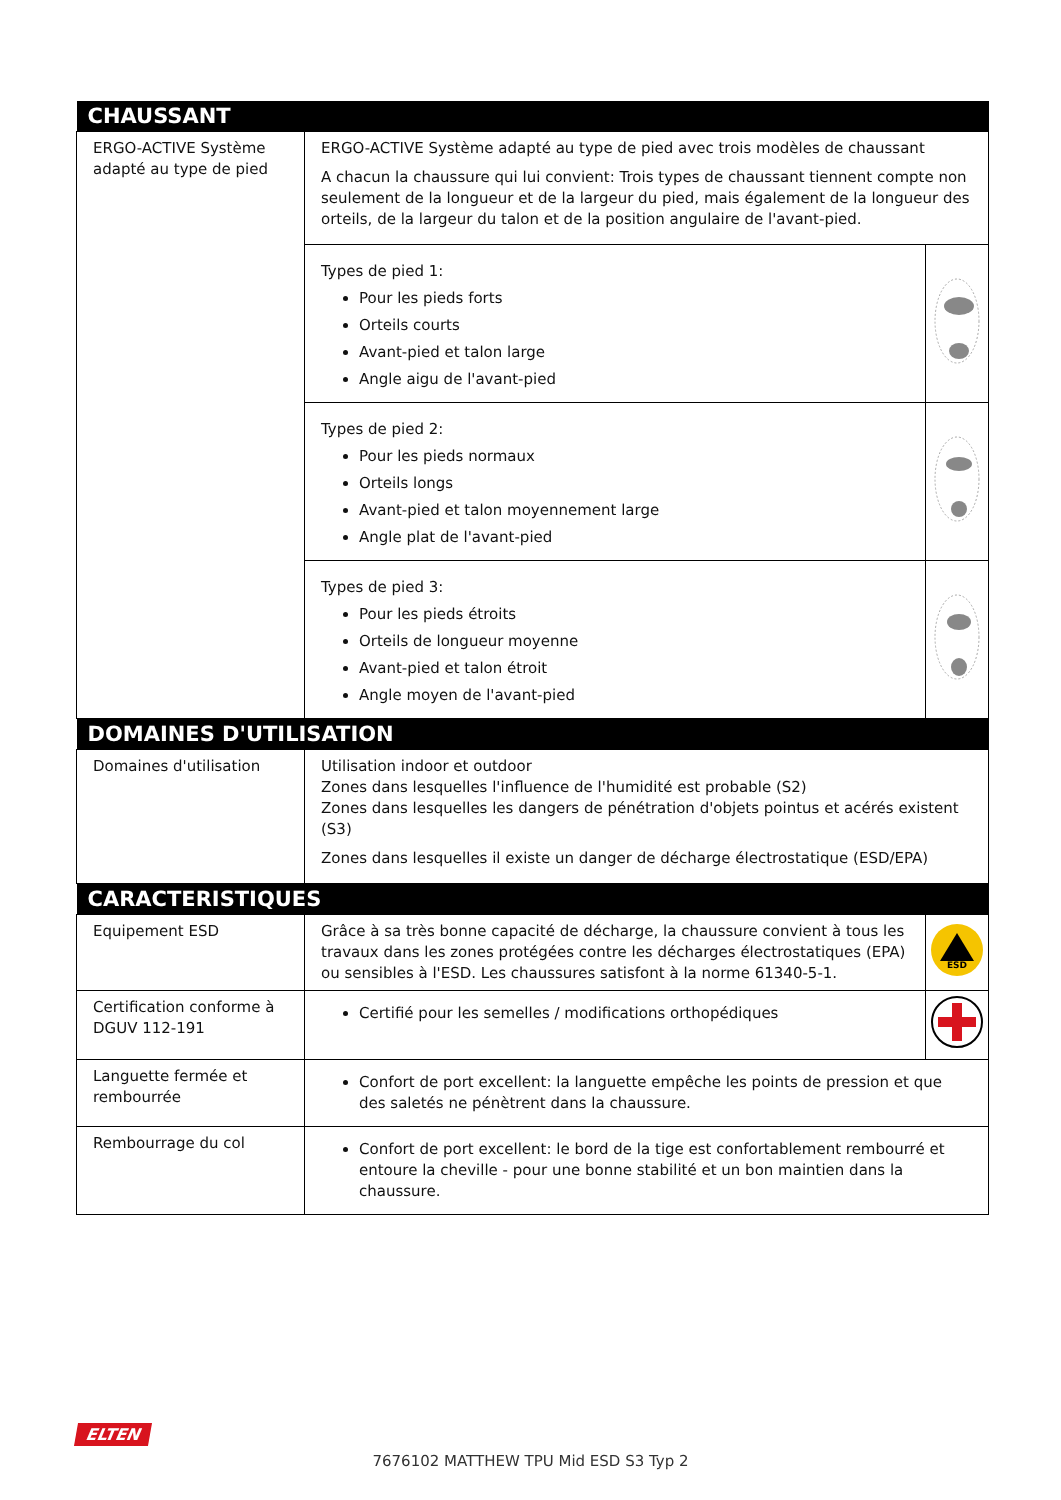| CHAUSSANT | | |
| --- | --- | --- |
| ERGO-ACTIVE Système adapté au type de pied | ERGO-ACTIVE Système adapté au type de pied avec trois modèles de chaussant A chacun la chaussure qui lui convient: Trois types de chaussant tiennent compte non seulement de la longueur et de la largeur du pied, mais également de la longueur des orteils, de la largeur du talon et de la position angulaire de l'avant-pied. | |
| | Types de pied 1: Pour les pieds forts Orteils courts Avant-pied et talon large Angle aigu de l'avant-pied | |
| | Types de pied 2: Pour les pieds normaux Orteils longs Avant-pied et talon moyennement large Angle plat de l'avant-pied | |
| | Types de pied 3: Pour les pieds étroits Orteils de longueur moyenne Avant-pied et talon étroit Angle moyen de l'avant-pied | |
| DOMAINES D'UTILISATION | | |
| Domaines d'utilisation | Utilisation indoor et outdoor Zones dans lesquelles l'influence de l'humidité est probable (S2) Zones dans lesquelles les dangers de pénétration d'objets pointus et acérés existent (S3) Zones dans lesquelles il existe un danger de décharge électrostatique (ESD/EPA) | |
| CARACTERISTIQUES | | |
| Equipement ESD | Grâce à sa très bonne capacité de décharge, la chaussure convient à tous les travaux dans les zones protégées contre les décharges électrostatiques (EPA) ou sensibles à l'ESD. Les chaussures satisfont à la norme 61340-5-1. | ESD |
| Certification conforme à DGUV 112-191 | Certifié pour les semelles / modifications orthopédiques | |
| Languette fermée et rembourrée | Confort de port excellent: la languette empêche les points de pression et que des saletés ne pénètrent dans la chaussure. | |
| Rembourrage du col | Confort de port excellent: le bord de la tige est confortablement rembourré et entoure la cheville - pour une bonne stabilité et un bon maintien dans la chaussure. | |
ELTEN
7676102 MATTHEW TPU Mid ESD S3 Typ 2